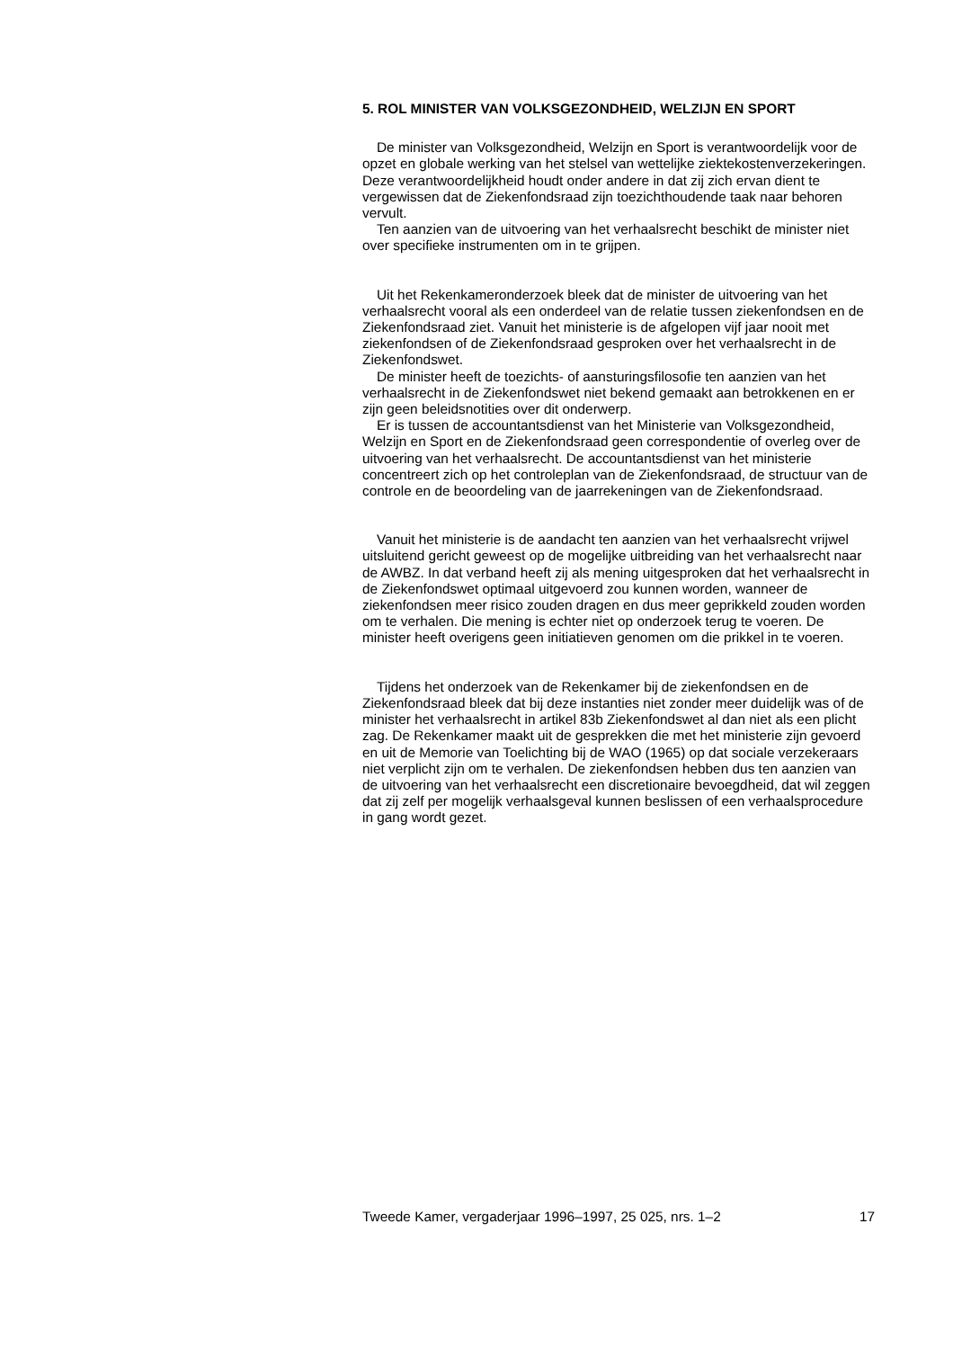5. ROL MINISTER VAN VOLKSGEZONDHEID, WELZIJN EN SPORT
De minister van Volksgezondheid, Welzijn en Sport is verantwoordelijk voor de opzet en globale werking van het stelsel van wettelijke ziektekostenverzekeringen. Deze verantwoordelijkheid houdt onder andere in dat zij zich ervan dient te vergewissen dat de Ziekenfondsraad zijn toezichthoudende taak naar behoren vervult.
Ten aanzien van de uitvoering van het verhaalsrecht beschikt de minister niet over specifieke instrumenten om in te grijpen.
Uit het Rekenkameronderzoek bleek dat de minister de uitvoering van het verhaalsrecht vooral als een onderdeel van de relatie tussen ziekenfondsen en de Ziekenfondsraad ziet. Vanuit het ministerie is de afgelopen vijf jaar nooit met ziekenfondsen of de Ziekenfondsraad gesproken over het verhaalsrecht in de Ziekenfondswet.
De minister heeft de toezichts- of aansturingsfilosofie ten aanzien van het verhaalsrecht in de Ziekenfondswet niet bekend gemaakt aan betrokkenen en er zijn geen beleidsnotities over dit onderwerp.
Er is tussen de accountantsdienst van het Ministerie van Volksgezondheid, Welzijn en Sport en de Ziekenfondsraad geen correspondentie of overleg over de uitvoering van het verhaalsrecht. De accountantsdienst van het ministerie concentreert zich op het controleplan van de Ziekenfondsraad, de structuur van de controle en de beoordeling van de jaarrekeningen van de Ziekenfondsraad.
Vanuit het ministerie is de aandacht ten aanzien van het verhaalsrecht vrijwel uitsluitend gericht geweest op de mogelijke uitbreiding van het verhaalsrecht naar de AWBZ. In dat verband heeft zij als mening uitgesproken dat het verhaalsrecht in de Ziekenfondswet optimaal uitgevoerd zou kunnen worden, wanneer de ziekenfondsen meer risico zouden dragen en dus meer geprikkeld zouden worden om te verhalen. Die mening is echter niet op onderzoek terug te voeren. De minister heeft overigens geen initiatieven genomen om die prikkel in te voeren.
Tijdens het onderzoek van de Rekenkamer bij de ziekenfondsen en de Ziekenfondsraad bleek dat bij deze instanties niet zonder meer duidelijk was of de minister het verhaalsrecht in artikel 83b Ziekenfondswet al dan niet als een plicht zag. De Rekenkamer maakt uit de gesprekken die met het ministerie zijn gevoerd en uit de Memorie van Toelichting bij de WAO (1965) op dat sociale verzekeraars niet verplicht zijn om te verhalen. De ziekenfondsen hebben dus ten aanzien van de uitvoering van het verhaalsrecht een discretionaire bevoegdheid, dat wil zeggen dat zij zelf per mogelijk verhaalsgeval kunnen beslissen of een verhaalsprocedure in gang wordt gezet.
Tweede Kamer, vergaderjaar 1996–1997, 25 025, nrs. 1–2 17